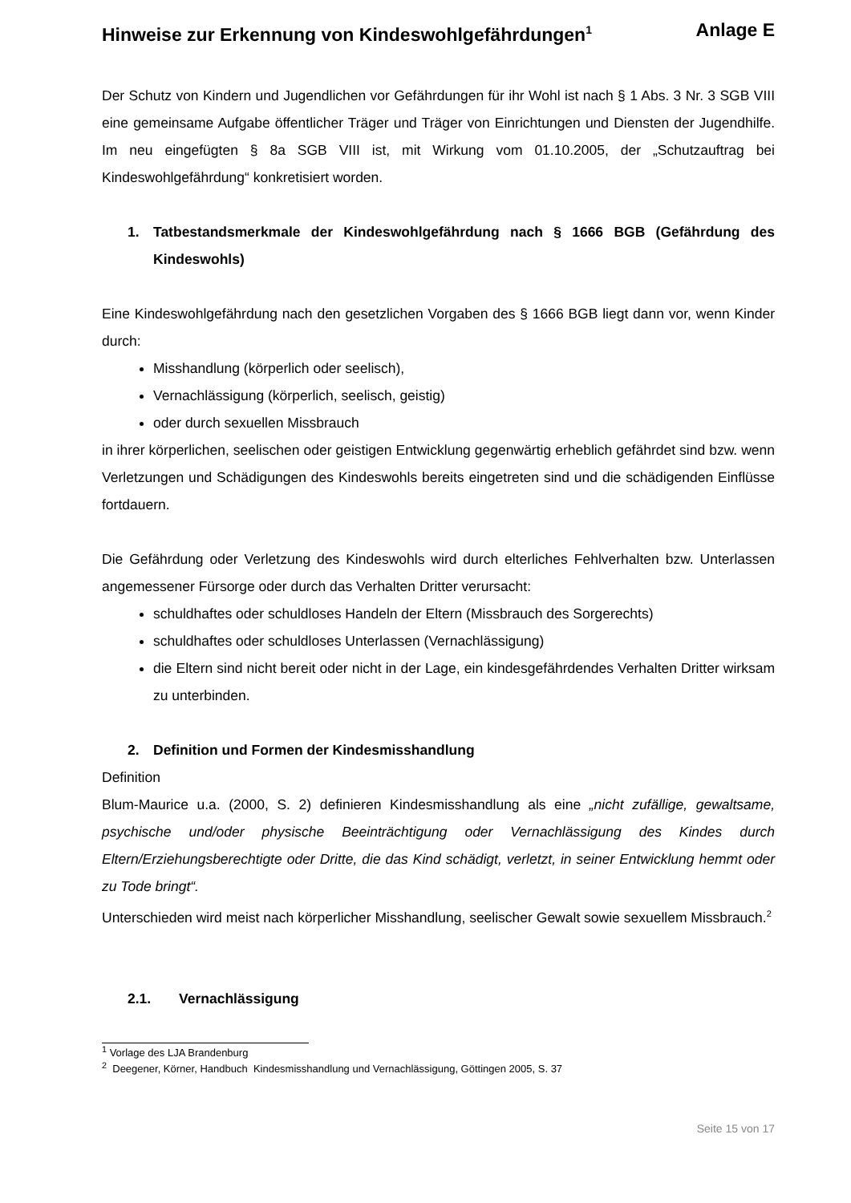Hinweise zur Erkennung von Kindeswohlgefährdungen<sup>1</sup> Anlage E
Der Schutz von Kindern und Jugendlichen vor Gefährdungen für ihr Wohl ist nach § 1 Abs. 3 Nr. 3 SGB VIII eine gemeinsame Aufgabe öffentlicher Träger und Träger von Einrichtungen und Diensten der Jugendhilfe. Im neu eingefügten § 8a SGB VIII ist, mit Wirkung vom 01.10.2005, der „Schutzauftrag bei Kindeswohlgefährdung“ konkretisiert worden.
1. Tatbestandsmerkmale der Kindeswohlgefährdung nach § 1666 BGB (Gefährdung des Kindeswohls)
Eine Kindeswohlgefährdung nach den gesetzlichen Vorgaben des § 1666 BGB liegt dann vor, wenn Kinder durch:
Misshandlung (körperlich oder seelisch),
Vernachlässigung (körperlich, seelisch, geistig)
oder durch sexuellen Missbrauch
in ihrer körperlichen, seelischen oder geistigen Entwicklung gegenwärtig erheblich gefährdet sind bzw. wenn Verletzungen und Schädigungen des Kindeswohls bereits eingetreten sind und die schädigenden Einflüsse fortdauern.
Die Gefährdung oder Verletzung des Kindeswohls wird durch elterliches Fehlverhalten bzw. Unterlassen angemessener Fürsorge oder durch das Verhalten Dritter verursacht:
schuldhaftes oder schuldloses Handeln der Eltern (Missbrauch des Sorgerechts)
schuldhaftes oder schuldloses Unterlassen (Vernachlässigung)
die Eltern sind nicht bereit oder nicht in der Lage, ein kindesgefährdendes Verhalten Dritter wirksam zu unterbinden.
2. Definition und Formen der Kindesmisshandlung
Definition
Blum-Maurice u.a. (2000, S. 2) definieren Kindesmisshandlung als eine „nicht zufällige, gewaltsame, psychische und/oder physische Beeinträchtigung oder Vernachlässigung des Kindes durch Eltern/Erziehungsberechtigte oder Dritte, die das Kind schädigt, verletzt, in seiner Entwicklung hemmt oder zu Tode bringt“.
Unterschieden wird meist nach körperlicher Misshandlung, seelischer Gewalt sowie sexuellem Missbrauch.<sup>2</sup>
2.1. Vernachlässigung
<sup>1</sup> Vorlage des LJA Brandenburg
<sup>2</sup> Deegener, Körner, Handbuch Kindesmisshandlung und Vernachlässigung, Göttingen 2005, S. 37
Seite 15 von 17